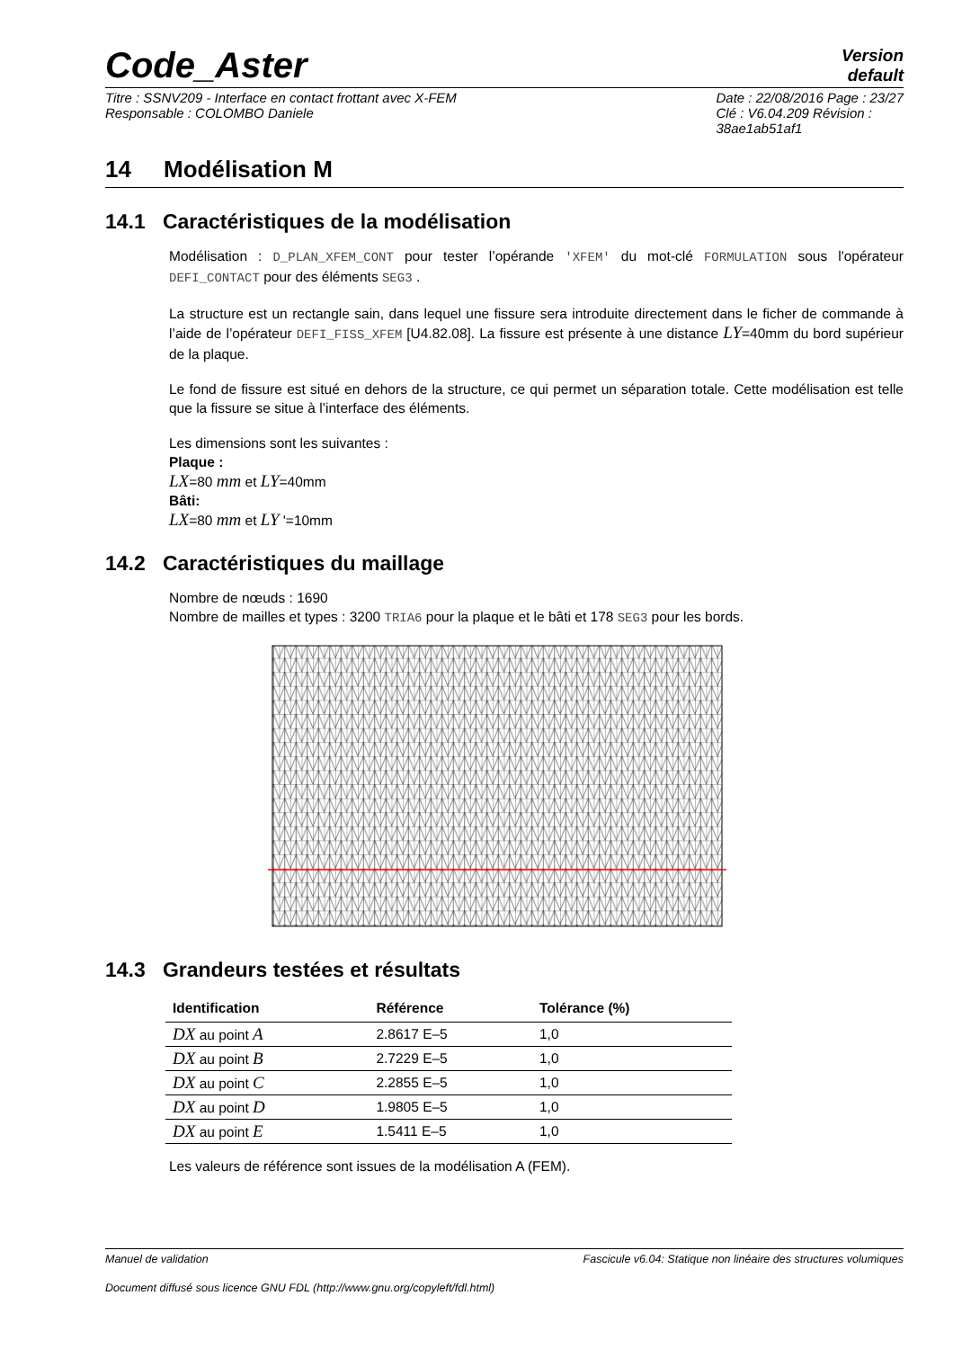Code_Aster
Version
default
Titre : SSNV209 - Interface en contact frottant avec X-FEM
Responsable : COLOMBO Daniele
Date : 22/08/2016 Page : 23/27
Clé : V6.04.209 Révision :
38ae1ab51af1
14 Modélisation M
14.1 Caractéristiques de la modélisation
Modélisation : D_PLAN_XFEM_CONT pour tester l’opérande 'XFEM' du mot-clé FORMULATION sous l'opérateur DEFI_CONTACT pour des éléments SEG3 .
La structure est un rectangle sain, dans lequel une fissure sera introduite directement dans le ficher de commande à l’aide de l’opérateur DEFI_FISS_XFEM [U4.82.08]. La fissure est présente à une distance LY=40mm du bord supérieur de la plaque.
Le fond de fissure est situé en dehors de la structure, ce qui permet un séparation totale. Cette modélisation est telle que la fissure se situe à l’interface des éléments.
Les dimensions sont les suivantes :
Plaque :
LX=80 mm et LY=40mm
Bâti:
LX=80 mm et LY '=10mm
14.2 Caractéristiques du maillage
Nombre de nœuds : 1690
Nombre de mailles et types : 3200 TRIA6 pour la plaque et le bâti et 178 SEG3 pour les bords.
14.3 Grandeurs testées et résultats
| Identification | Référence | Tolérance (%) |
| --- | --- | --- |
| DX au point A | 2.8617 E–5 | 1,0 |
| DX au point B | 2.7229 E–5 | 1,0 |
| DX au point C | 2.2855 E–5 | 1,0 |
| DX au point D | 1.9805 E–5 | 1,0 |
| DX au point E | 1.5411 E–5 | 1,0 |
Les valeurs de référence sont issues de la modélisation A (FEM).
Manuel de validation Fascicule v6.04: Statique non linéaire des structures volumiques
Document diffusé sous licence GNU FDL (http://www.gnu.org/copyleft/fdl.html)